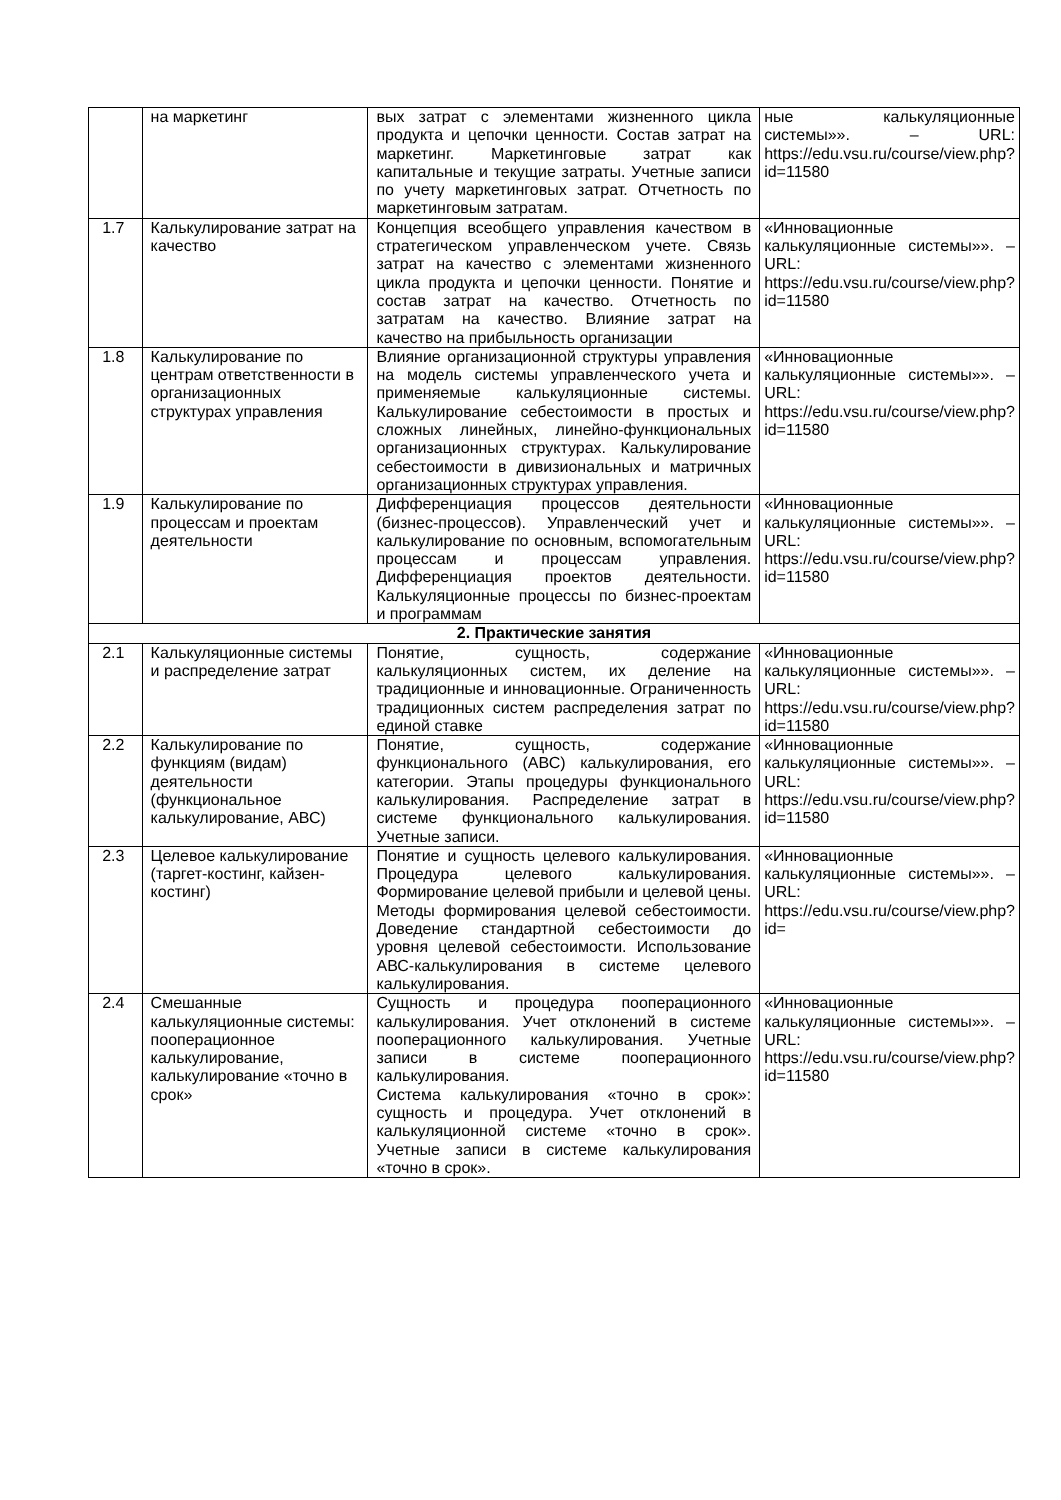| | на маркетинг | вых затрат с элементами жизненного цикла продукта и цепочки ценности. Состав затрат на маркетинг. Маркетинговые затрат как капитальные и текущие затраты. Учетные записи по учету маркетинговых затрат. Отчетность по маркетинговым затратам. | ные калькуляционные системы»». – URL: https://edu.vsu.ru/course/view.php?id=11580 |
| 1.7 | Калькулирование затрат на качество | Концепция всеобщего управления качеством в стратегическом управленческом учете. Связь затрат на качество с элементами жизненного цикла продукта и цепочки ценности. Понятие и состав затрат на качество. Отчетность по затратам на качество. Влияние затрат на качество на прибыльность организации | «Инновационные калькуляционные системы»». – URL: https://edu.vsu.ru/course/view.php?id=11580 |
| 1.8 | Калькулирование по центрам ответственности в организационных структурах управления | Влияние организационной структуры управления на модель системы управленческого учета и применяемые калькуляционные системы. Калькулирование себестоимости в простых и сложных линейных, линейно-функциональных организационных структурах. Калькулирование себестоимости в дивизиональных и матричных организационных структурах управления. | «Инновационные калькуляционные системы»». – URL: https://edu.vsu.ru/course/view.php?id=11580 |
| 1.9 | Калькулирование по процессам и проектам деятельности | Дифференциация процессов деятельности (бизнес-процессов). Управленческий учет и калькулирование по основным, вспомогательным процессам и процессам управления. Дифференциация проектов деятельности. Калькуляционные процессы по бизнес-проектам и программам | «Инновационные калькуляционные системы»». – URL: https://edu.vsu.ru/course/view.php?id=11580 |
| 2. Практические занятия | | | |
| 2.1 | Калькуляционные системы и распределение затрат | Понятие, сущность, содержание калькуляционных систем, их деление на традиционные и инновационные. Ограниченность традиционных систем распределения затрат по единой ставке | «Инновационные калькуляционные системы»». – URL: https://edu.vsu.ru/course/view.php?id=11580 |
| 2.2 | Калькулирование по функциям (видам) деятельности (функциональное калькулирование, АВС) | Понятие, сущность, содержание функционального (АВС) калькулирования, его категории. Этапы процедуры функционального калькулирования. Распределение затрат в системе функционального калькулирования. Учетные записи. | «Инновационные калькуляционные системы»». – URL: https://edu.vsu.ru/course/view.php?id=11580 |
| 2.3 | Целевое калькулирование (таргет-костинг, кайзен-костинг) | Понятие и сущность целевого калькулирования. Процедура целевого калькулирования. Формирование целевой прибыли и целевой цены. Методы формирования целевой себестоимости. Доведение стандартной себестоимости до уровня целевой себестоимости. Использование АВС-калькулирования в системе целевого калькулирования. | «Инновационные калькуляционные системы»». – URL: https://edu.vsu.ru/course/view.php?id= |
| 2.4 | Смешанные калькуляционные системы: пооперационное калькулирование, калькулирование «точно в срок» | Сущность и процедура пооперационного калькулирования. Учет отклонений в системе пооперационного калькулирования. Учетные записи в системе пооперационного калькулирования. Система калькулирования «точно в срок»: сущность и процедура. Учет отклонений в калькуляционной системе «точно в срок». Учетные записи в системе калькулирования «точно в срок». | «Инновационные калькуляционные системы»». – URL: https://edu.vsu.ru/course/view.php?id=11580 |